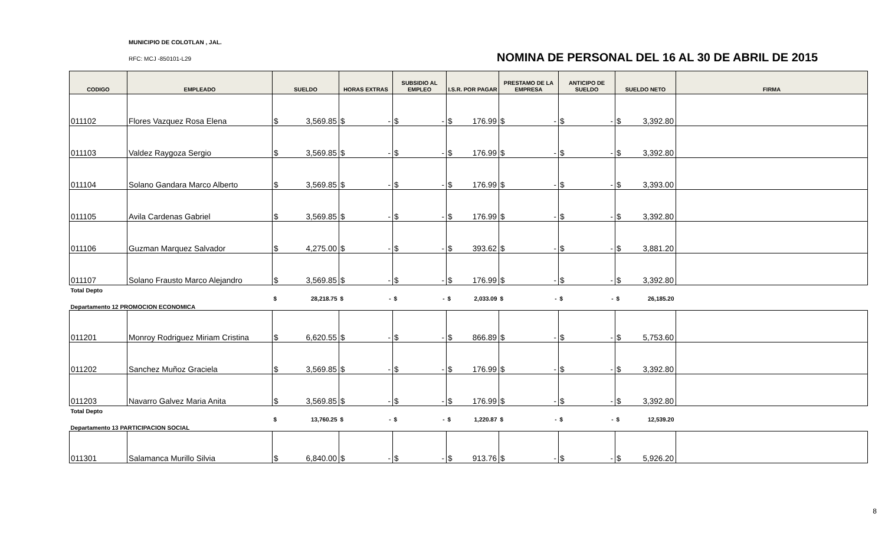MUNICIPIO DE COLOTLAN , JAL.
RFC: MCJ -850101-L29
NOMINA DE PERSONAL DEL 16 AL 30 DE ABRIL DE 2015
| CODIGO | EMPLEADO | SUELDO | HORAS EXTRAS | SUBSIDIO AL EMPLEO | I.S.R. POR PAGAR | PRESTAMO DE LA EMPRESA | ANTICIPO DE SUELDO | SUELDO NETO | FIRMA |
| --- | --- | --- | --- | --- | --- | --- | --- | --- | --- |
| 011102 | Flores Vazquez Rosa Elena | $ 3,569.85 | $ - | $ - | $ 176.99 | $ - | $ - | $ 3,392.80 | |
| 011103 | Valdez Raygoza Sergio | $ 3,569.85 | $ - | $ - | $ 176.99 | $ - | $ - | $ 3,392.80 | |
| 011104 | Solano Gandara Marco Alberto | $ 3,569.85 | $ - | $ - | $ 176.99 | $ - | $ - | $ 3,393.00 | |
| 011105 | Avila Cardenas Gabriel | $ 3,569.85 | $ - | $ - | $ 176.99 | $ - | $ - | $ 3,392.80 | |
| 011106 | Guzman Marquez Salvador | $ 4,275.00 | $ - | $ - | $ 393.62 | $ - | $ - | $ 3,881.20 | |
| 011107 | Solano Frausto Marco Alejandro | $ 3,569.85 | $ - | $ - | $ 176.99 | $ - | $ - | $ 3,392.80 | |
| Total Depto | | | | | | | | | |
| | | $ 28,218.75 | $ - | $ - | $ 2,033.09 | $ - | $ - | $ 26,185.20 | |
| Departamento 12 PROMOCION ECONOMICA | | | | | | | | | |
| 011201 | Monroy Rodriguez Miriam Cristina | $ 6,620.55 | $ - | $ - | $ 866.89 | $ - | $ - | $ 5,753.60 | |
| 011202 | Sanchez Muñoz Graciela | $ 3,569.85 | $ - | $ - | $ 176.99 | $ - | $ - | $ 3,392.80 | |
| 011203 | Navarro Galvez Maria Anita | $ 3,569.85 | $ - | $ - | $ 176.99 | $ - | $ - | $ 3,392.80 | |
| Total Depto | | | | | | | | | |
| | | $ 13,760.25 | $ - | $ - | $ 1,220.87 | $ - | $ - | $ 12,539.20 | |
| Departamento 13 PARTICIPACION SOCIAL | | | | | | | | | |
| 011301 | Salamanca Murillo Silvia | $ 6,840.00 | $ - | $ - | $ 913.76 | $ - | $ - | $ 5,926.20 | |
8